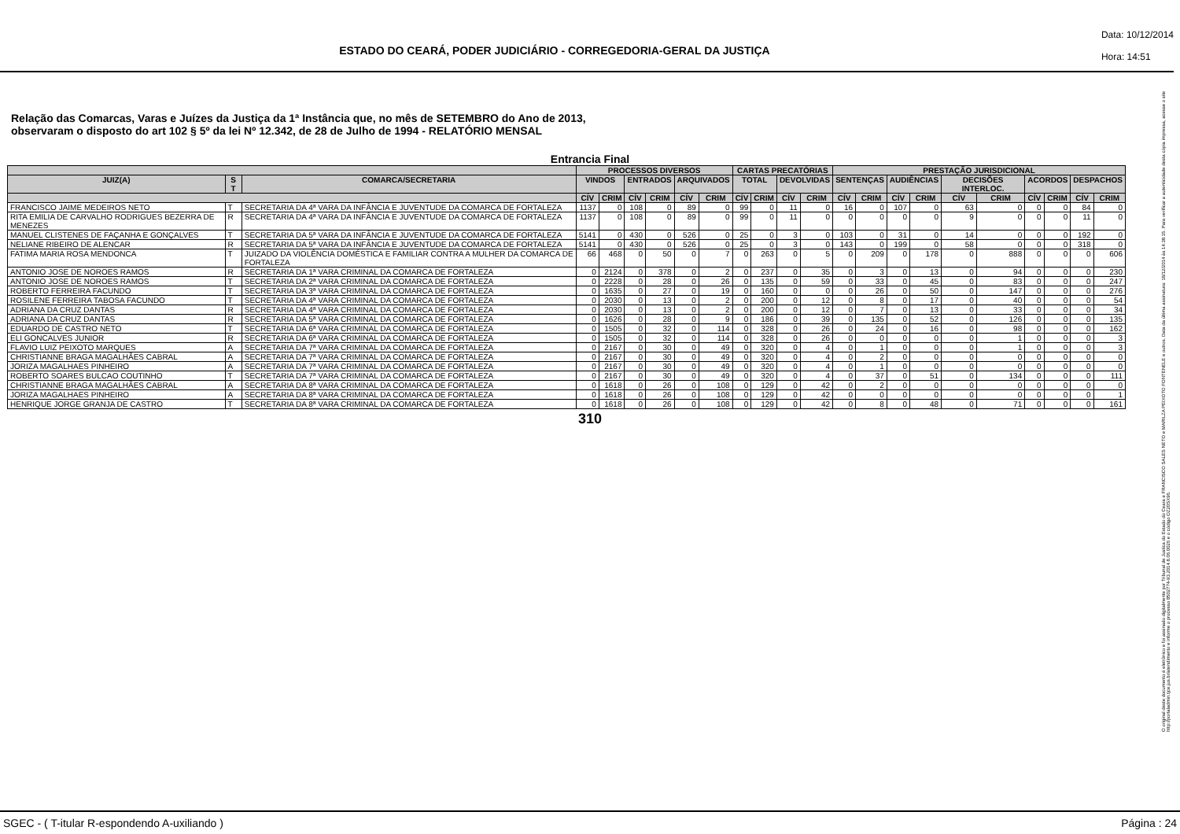ESTADO DO CEARÁ, PODER JUDICIÁRIO - CORREGEDORIA-GERAL DA JUSTIÇA
Data: 10/12/2014
Hora: 14:51
Relação das Comarcas, Varas e Juízes da Justiça da 1ª Instância que, no mês de SETEMBRO do Ano de 2013,
observaram o disposto do art 102 § 5º da lei Nº 12.342, de 28 de Julho de 1994 - RELATÓRIO MENSAL
Entrancia Final
| | | | PROCESSOS DIVERSOS | | | | | | CARTAS PRECATÓRIAS | | | | PRESTAÇÃO JURISDICIONAL | | | | | | | | | |
| --- | --- | --- | --- | --- | --- | --- | --- | --- | --- | --- | --- | --- | --- | --- | --- | --- | --- | --- | --- | --- | --- | --- |
| JUIZ(A) | S T | COMARCA/SECRETARIA | VINDOS | | ENTRADOS | | ARQUIVADOS | | TOTAL | | DEVOLVIDAS | | SENTENÇAS | | AUDIÊNCIAS | | DECISÕES INTERLOC. | | ACORDOS | | DESPACHOS | |
| | | | CÍV | CRIM | CÍV | CRIM | CÍV | CRIM | CÍV | CRIM | CÍV | CRIM | CÍV | CRIM | CÍV | CRIM | CÍV | CRIM | CÍV | CRIM | CÍV | CRIM |
| FRANCISCO JAIME MEDEIROS NETO | T | SECRETARIA DA 4ª VARA DA INFÂNCIA E JUVENTUDE DA COMARCA DE FORTALEZA | 1137 | 0 | 108 | 0 | 89 | 0 | 99 | 0 | 11 | 0 | 16 | 0 | 107 | 0 | 63 | 0 | 0 | 0 | 84 | 0 |
| RITA EMILIA DE CARVALHO RODRIGUES BEZERRA DE MENEZES | R | SECRETARIA DA 4ª VARA DA INFÂNCIA E JUVENTUDE DA COMARCA DE FORTALEZA | 1137 | 0 | 108 | 0 | 89 | 0 | 99 | 0 | 11 | 0 | 0 | 0 | 0 | 0 | 9 | 0 | 0 | 0 | 11 | 0 |
| MANUEL CLISTENES DE FAÇANHA E GONÇALVES | T | SECRETARIA DA 5ª VARA DA INFÂNCIA E JUVENTUDE DA COMARCA DE FORTALEZA | 5141 | 0 | 430 | 0 | 526 | 0 | 25 | 0 | 3 | 0 | 103 | 0 | 31 | 0 | 14 | 0 | 0 | 0 | 192 | 0 |
| NELIANE RIBEIRO DE ALENCAR | R | SECRETARIA DA 5ª VARA DA INFÂNCIA E JUVENTUDE DA COMARCA DE FORTALEZA | 5141 | 0 | 430 | 0 | 526 | 0 | 25 | 0 | 3 | 0 | 143 | 0 | 199 | 0 | 58 | 0 | 0 | 0 | 318 | 0 |
| FATIMA MARIA ROSA MENDONCA | T | JUIZADO DA VIOLÊNCIA DOMÉSTICA E FAMILIAR CONTRA A MULHER DA COMARCA DE FORTALEZA | 66 | 468 | 0 | 50 | 0 | 7 | 0 | 263 | 0 | 5 | 0 | 209 | 0 | 178 | 0 | 888 | 0 | 0 | 0 | 606 |
| ANTONIO JOSE DE NOROES RAMOS | R | SECRETARIA DA 1ª VARA CRIMINAL DA COMARCA DE FORTALEZA | 0 | 2124 | 0 | 378 | 0 | 2 | 0 | 237 | 0 | 35 | 0 | 3 | 0 | 13 | 0 | 94 | 0 | 0 | 0 | 230 |
| ANTONIO JOSE DE NOROES RAMOS | T | SECRETARIA DA 2ª VARA CRIMINAL DA COMARCA DE FORTALEZA | 0 | 2228 | 0 | 28 | 0 | 26 | 0 | 135 | 0 | 59 | 0 | 33 | 0 | 45 | 0 | 83 | 0 | 0 | 0 | 247 |
| ROBERTO FERREIRA FACUNDO | T | SECRETARIA DA 3ª VARA CRIMINAL DA COMARCA DE FORTALEZA | 0 | 1635 | 0 | 27 | 0 | 19 | 0 | 160 | 0 | 0 | 0 | 26 | 0 | 50 | 0 | 147 | 0 | 0 | 0 | 276 |
| ROSILENE FERREIRA TABOSA FACUNDO | T | SECRETARIA DA 4ª VARA CRIMINAL DA COMARCA DE FORTALEZA | 0 | 2030 | 0 | 13 | 0 | 2 | 0 | 200 | 0 | 12 | 0 | 8 | 0 | 17 | 0 | 40 | 0 | 0 | 0 | 54 |
| ADRIANA DA CRUZ DANTAS | R | SECRETARIA DA 4ª VARA CRIMINAL DA COMARCA DE FORTALEZA | 0 | 2030 | 0 | 13 | 0 | 2 | 0 | 200 | 0 | 12 | 0 | 7 | 0 | 13 | 0 | 33 | 0 | 0 | 0 | 34 |
| ADRIANA DA CRUZ DANTAS | R | SECRETARIA DA 5ª VARA CRIMINAL DA COMARCA DE FORTALEZA | 0 | 1626 | 0 | 28 | 0 | 9 | 0 | 186 | 0 | 39 | 0 | 135 | 0 | 52 | 0 | 126 | 0 | 0 | 0 | 135 |
| EDUARDO DE CASTRO NETO | T | SECRETARIA DA 6ª VARA CRIMINAL DA COMARCA DE FORTALEZA | 0 | 1505 | 0 | 32 | 0 | 114 | 0 | 328 | 0 | 26 | 0 | 24 | 0 | 16 | 0 | 98 | 0 | 0 | 0 | 162 |
| ELI GONCALVES JUNIOR | R | SECRETARIA DA 6ª VARA CRIMINAL DA COMARCA DE FORTALEZA | 0 | 1505 | 0 | 32 | 0 | 114 | 0 | 328 | 0 | 26 | 0 | 0 | 0 | 0 | 0 | 1 | 0 | 0 | 0 | 3 |
| FLAVIO LUIZ PEIXOTO MARQUES | A | SECRETARIA DA 7ª VARA CRIMINAL DA COMARCA DE FORTALEZA | 0 | 2167 | 0 | 30 | 0 | 49 | 0 | 320 | 0 | 4 | 0 | 1 | 0 | 0 | 0 | 1 | 0 | 0 | 0 | 3 |
| CHRISTIANNE BRAGA MAGALHÃES CABRAL | A | SECRETARIA DA 7ª VARA CRIMINAL DA COMARCA DE FORTALEZA | 0 | 2167 | 0 | 30 | 0 | 49 | 0 | 320 | 0 | 4 | 0 | 2 | 0 | 0 | 0 | 0 | 0 | 0 | 0 | 0 |
| JORIZA MAGALHAES PINHEIRO | A | SECRETARIA DA 7ª VARA CRIMINAL DA COMARCA DE FORTALEZA | 0 | 2167 | 0 | 30 | 0 | 49 | 0 | 320 | 0 | 4 | 0 | 1 | 0 | 0 | 0 | 0 | 0 | 0 | 0 | 0 |
| ROBERTO SOARES BULCAO COUTINHO | T | SECRETARIA DA 7ª VARA CRIMINAL DA COMARCA DE FORTALEZA | 0 | 2167 | 0 | 30 | 0 | 49 | 0 | 320 | 0 | 4 | 0 | 37 | 0 | 51 | 0 | 134 | 0 | 0 | 0 | 111 |
| CHRISTIANNE BRAGA MAGALHÃES CABRAL | A | SECRETARIA DA 8ª VARA CRIMINAL DA COMARCA DE FORTALEZA | 0 | 1618 | 0 | 26 | 0 | 108 | 0 | 129 | 0 | 42 | 0 | 2 | 0 | 0 | 0 | 0 | 0 | 0 | 0 | 0 |
| JORIZA MAGALHAES PINHEIRO | A | SECRETARIA DA 8ª VARA CRIMINAL DA COMARCA DE FORTALEZA | 0 | 1618 | 0 | 26 | 0 | 108 | 0 | 129 | 0 | 42 | 0 | 0 | 0 | 0 | 0 | 0 | 0 | 0 | 0 | 1 |
| HENRIQUE JORGE GRANJA DE CASTRO | T | SECRETARIA DA 8ª VARA CRIMINAL DA COMARCA DE FORTALEZA | 0 | 1618 | 0 | 26 | 0 | 108 | 0 | 129 | 0 | 42 | 0 | 8 | 0 | 48 | 0 | 71 | 0 | 0 | 0 | 161 |
310
O original deste documento é eletrônico e foi assinado digitalmente por Tribunal de Justica do Estado do Ceara e FRANCISCO SALES NETO e MARILZA PEIXOTO FONTENELE e outros. Data da última assinatura: 18/12/2014 às 14:38:15. Para verificar a autenticidade desta cópia impressa, acesse o site http://portaladmin.tjce.jus.br/atendimento e informe o processo 8502774-93.2014.8.06.0026 e o código OZ20SX96.
SGEC - ( T-itular R-espondendo A-uxiliando ) Página : 24